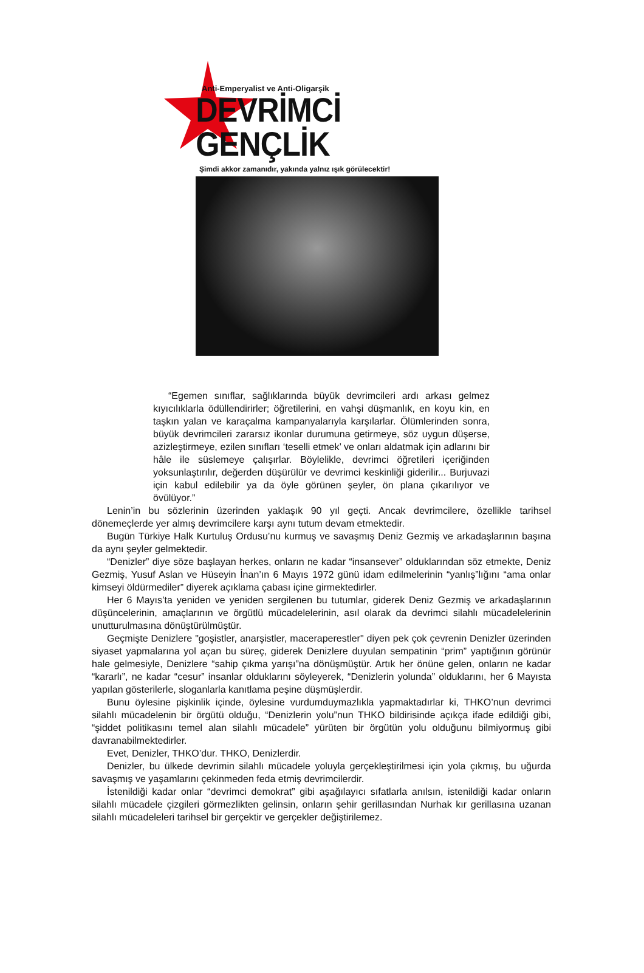Anti-Emperyalist ve Anti-Oligarşik
DEVRİMCİ GENÇLİK
Şimdi akkor zamanıdır, yakında yalnız ışık görülecektir!
“Egemen sınıflar, sağlıklarında büyük devrimcileri ardı arkası gelmez kıyıcılıklarla ödüllendirirler; öğretilerini, en vahşi düşmanlık, en koyu kin, en taşkın yalan ve karaçalma kampanyalarıyla karşılarlar. Ölümlerinden sonra, büyük devrimcileri zararsız ikonlar durumuna getirmeye, söz uygun düşerse, azizleştirmeye, ezilen sınıfları ‘teselli etmek’ ve onları aldatmak için adlarını bir hâle ile süslemeye çalışırlar. Böylelikle, devrimci öğretileri içeriğinden yoksunlaştırılır, değerden düşürülür ve devrimci keskinliği giderilir... Burjuvazi için kabul edilebilir ya da öyle görünen şeyler, ön plana çıkarılıyor ve övülüyor.”
Lenin’in bu sözlerinin üzerinden yaklaşık 90 yıl geçti. Ancak devrimcilere, özellikle tarihsel dönemeçlerde yer almış devrimcilere karşı aynı tutum devam etmektedir.
Bugün Türkiye Halk Kurtuluş Ordusu’nu kurmuş ve savaşmış Deniz Gezmiş ve arkadaşlarının başına da aynı şeyler gelmektedir.
“Denizler” diye söze başlayan herkes, onların ne kadar “insansever” olduklarından söz etmekte, Deniz Gezmiş, Yusuf Aslan ve Hüseyin İnan’ın 6 Mayıs 1972 günü idam edilmelerinin “yanlış”lığını “ama onlar kimseyi öldürmediler” diyerek açıklama çabası içine girmektedirler.
Her 6 Mayıs’ta yeniden ve yeniden sergilenen bu tutumlar, giderek Deniz Gezmiş ve arkadaşlarının düşüncelerinin, amaçlarının ve örgütlü mücadelelerinin, asıl olarak da devrimci silahlı mücadelelerinin unutturulmasına dönüştürülmüştür.
Geçmişte Denizlere "goşistler, anarşistler, maceraperestler" diyen pek çok çevrenin Denizler üzerinden siyaset yapmalarına yol açan bu süreç, giderek Denizlere duyulan sempatinin “prim” yaptığının görünür hale gelmesiyle, Denizlere “sahip çıkma yarışı”na dönüşmüştür. Artık her önüne gelen, onların ne kadar “kararlı”, ne kadar “cesur” insanlar olduklarını söyleyerek, “Denizlerin yolunda” olduklarını, her 6 Mayısta yapılan gösterilerle, sloganlarla kanıtlama peşine düşmüşlerdir.
Bunu öylesine pişkinlik içinde, öylesine vurdumduymazlıkla yapmaktadırlar ki, THKO’nun devrimci silahlı mücadelenin bir örgütü olduğu, “Denizlerin yolu”nun THKO bildirisinde açıkça ifade edildiği gibi, “şiddet politikasını temel alan silahlı mücadele” yürüten bir örgütün yolu olduğunu bilmiyormuş gibi davranabilmektedirler.
Evet, Denizler, THKO’dur. THKO, Denizlerdir.
Denizler, bu ülkede devrimin silahlı mücadele yoluyla gerçekleştirilmesi için yola çıkmış, bu uğurda savaşmış ve yaşamlarını çekinmeden feda etmiş devrimcilerdir.
İstenildiği kadar onlar “devrimci demokrat” gibi aşağılayıcı sıfatlarla anılsın, istenildiği kadar onların silahlı mücadele çizgileri görmezlikten gelinsin, onların şehir gerillasından Nurhak kır gerillasına uzanan silahlı mücadeleleri tarihsel bir gerçektir ve gerçekler değiştirilemez.